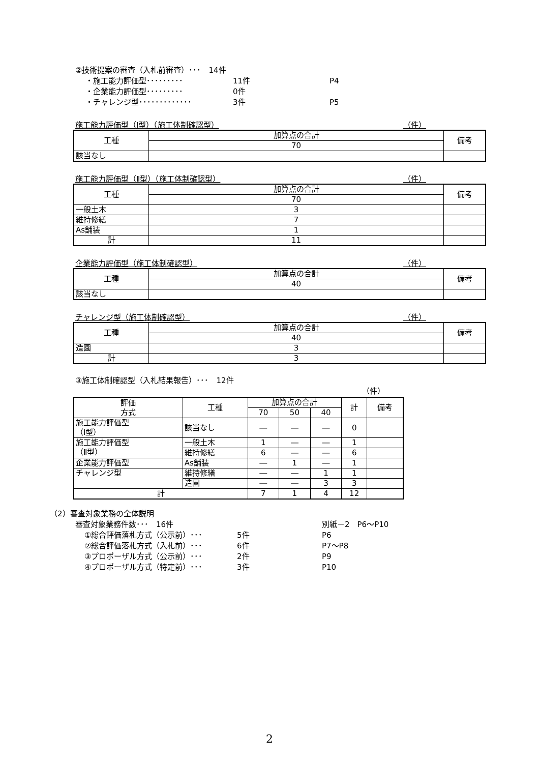②技術提案の審査（入札前審査）･･･　14件
・施工能力評価型･････････ 11件 P4
・企業能力評価型･････････ 0件
・チャレンジ型･････････････ 3件 P5
施工能力評価型（Ⅰ型）（施工体制確認型） （件）
| 工種 | 加算点の合計 | 備考 |
| | 70 | |
| 該当なし | | |
施工能力評価型（Ⅱ型）（施工体制確認型） （件）
| 工種 | 加算点の合計 | 備考 |
| | 70 | |
| 一般土木 | 3 | |
| 維持修繕 | 7 | |
| As舗装 | 1 | |
| 計 | 11 | |
企業能力評価型（施工体制確認型） （件）
| 工種 | 加算点の合計 | 備考 |
| | 40 | |
| 該当なし | | |
チャレンジ型（施工体制確認型） （件）
| 工種 | 加算点の合計 | 備考 |
| | 40 | |
| 造園 | 3 | |
| 計 | 3 | |
③施工体制確認型（入札結果報告）･･･　12件
（件）
| 評価 方式 | 工種 | 加算点の合計 | | | 計 | 備考 |
| | | 70 | 50 | 40 | | |
| 施工能力評価型 （Ⅰ型） | 該当なし | ― | ― | ― | 0 | |
| 施工能力評価型 （Ⅱ型） | 一般土木 | 1 | ― | ― | 1 | |
| | 維持修繕 | 6 | ― | ― | 6 | |
| 企業能力評価型 | As舗装 | ― | 1 | ― | 1 | |
| チャレンジ型 | 維持修繕 | ― | ― | 1 | 1 | |
| | 造園 | ― | ― | 3 | 3 | |
| 計 | | 7 | 1 | 4 | 12 | |
（2）審査対象業務の全体説明
審査対象業務件数･･･　16件 別紙－2　P6～P10
①総合評価落札方式（公示前）･･･ 5件 P6
②総合評価落札方式（入札前）･･･ 6件 P7～P8
③プロポーザル方式（公示前）･･･ 2件 P9
④プロポーザル方式（特定前）･･･ 3件 P10
2